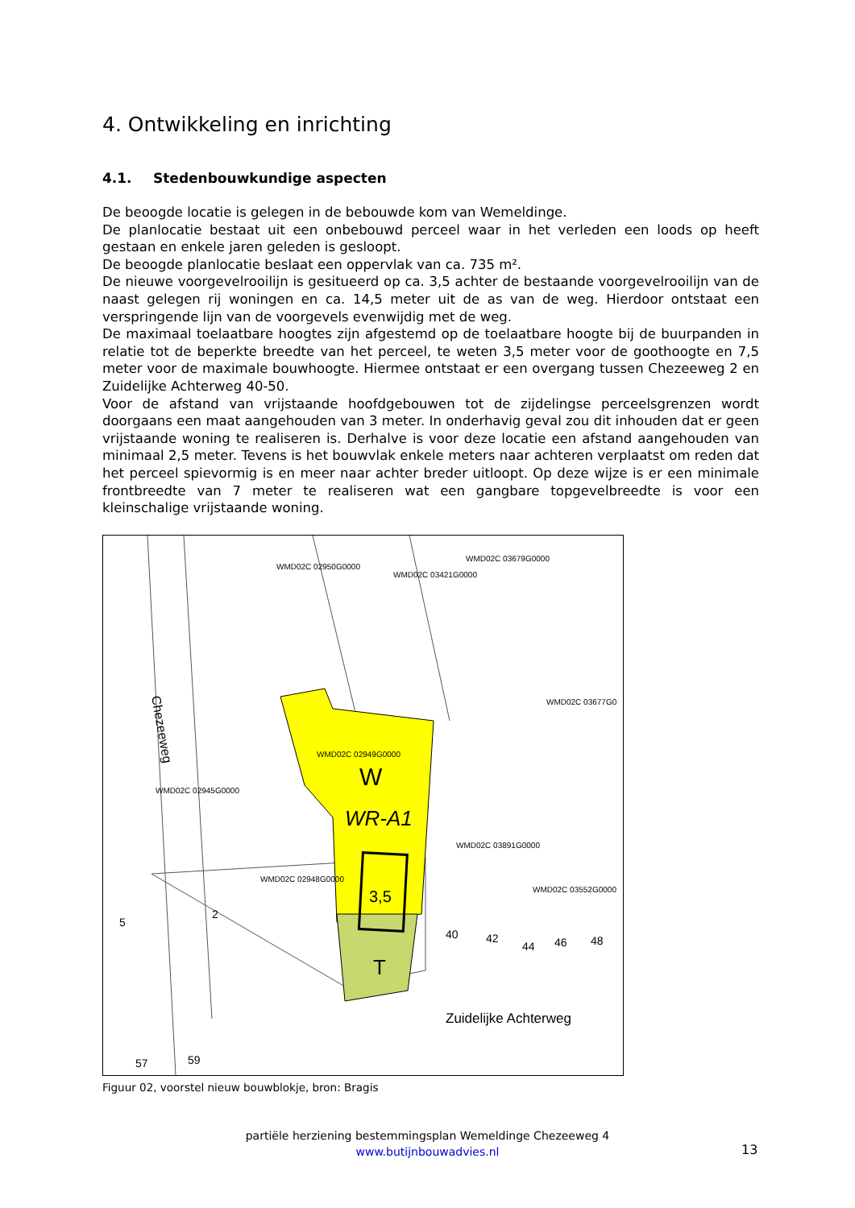4. Ontwikkeling en inrichting
4.1. Stedenbouwkundige aspecten
De beoogde locatie is gelegen in de bebouwde kom van Wemeldinge.
De planlocatie bestaat uit een onbebouwd perceel waar in het verleden een loods op heeft gestaan en enkele jaren geleden is gesloopt.
De beoogde planlocatie beslaat een oppervlak van ca. 735 m².
De nieuwe voorgevelrooilijn is gesitueerd op ca. 3,5 achter de bestaande voorgevelrooilijn van de naast gelegen rij woningen en ca. 14,5 meter uit de as van de weg. Hierdoor ontstaat een verspringende lijn van de voorgevels evenwijdig met de weg.
De maximaal toelaatbare hoogtes zijn afgestemd op de toelaatbare hoogte bij de buurpanden in relatie tot de beperkte breedte van het perceel, te weten 3,5 meter voor de goothoogte en 7,5 meter voor de maximale bouwhoogte. Hiermee ontstaat er een overgang tussen Chezeeweg 2 en Zuidelijke Achterweg 40-50.
Voor de afstand van vrijstaande hoofdgebouwen tot de zijdelingse perceelsgrenzen wordt doorgaans een maat aangehouden van 3 meter. In onderhavig geval zou dit inhouden dat er geen vrijstaande woning te realiseren is. Derhalve is voor deze locatie een afstand aangehouden van minimaal 2,5 meter. Tevens is het bouwvlak enkele meters naar achteren verplaatst om reden dat het perceel spievormig is en meer naar achter breder uitloopt. Op deze wijze is er een minimale frontbreedte van 7 meter te realiseren wat een gangbare topgevelbreedte is voor een kleinschalige vrijstaande woning.
WMD02C 02950G0000
WMD02C 03421G0000
WMD02C 03679G0000
WMD02C 03677G0
WMD02C 02949G0000
WMD02C 02945G0000
WMD02C 03891G0000
WMD02C 02948G0000
WMD02C 03552G0000
W
WR-A1
3,5
T
Chezeeweg
Zuidelijke Achterweg
5
2
40
42
44
46
48
57
59
Figuur 02, voorstel nieuw bouwblokje, bron: Bragis
partiële herziening bestemmingsplan Wemeldinge Chezeeweg 4
www.butijnbouwadvies.nl
13